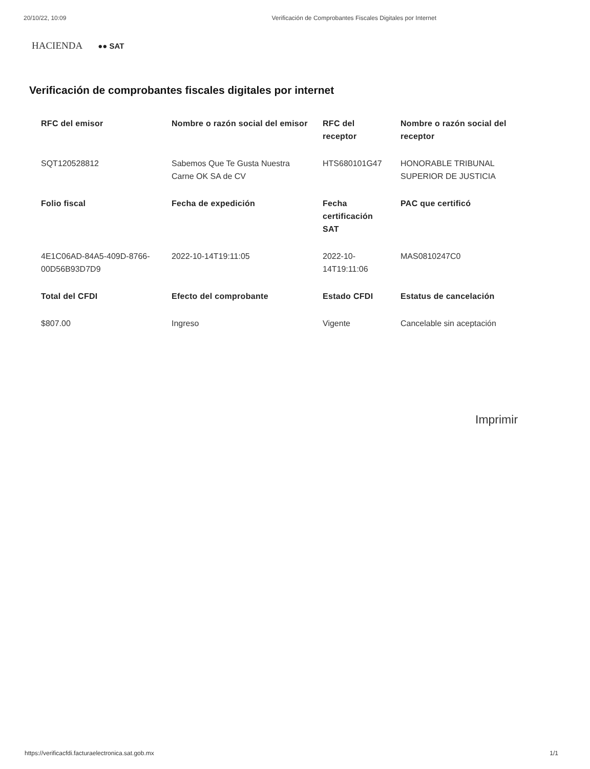20/10/22, 10:09 Verificación de Comprobantes Fiscales Digitales por Internet
HACIENDA ●● SAT
Verificación de comprobantes fiscales digitales por internet
| RFC del emisor | Nombre o razón social del emisor | RFC del receptor | Nombre o razón social del receptor |
| --- | --- | --- | --- |
| SQT120528812 | Sabemos Que Te Gusta Nuestra Carne OK SA de CV | HTS680101G47 | HONORABLE TRIBUNAL SUPERIOR DE JUSTICIA |
| Folio fiscal | Fecha de expedición | Fecha certificación SAT | PAC que certificó |
| 4E1C06AD-84A5-409D-8766-00D56B93D7D9 | 2022-10-14T19:11:05 | 2022-10-14T19:11:06 | MAS0810247C0 |
| Total del CFDI | Efecto del comprobante | Estado CFDI | Estatus de cancelación |
| $807.00 | Ingreso | Vigente | Cancelable sin aceptación |
Imprimir
https://verificacfdi.facturaelectronica.sat.gob.mx 1/1